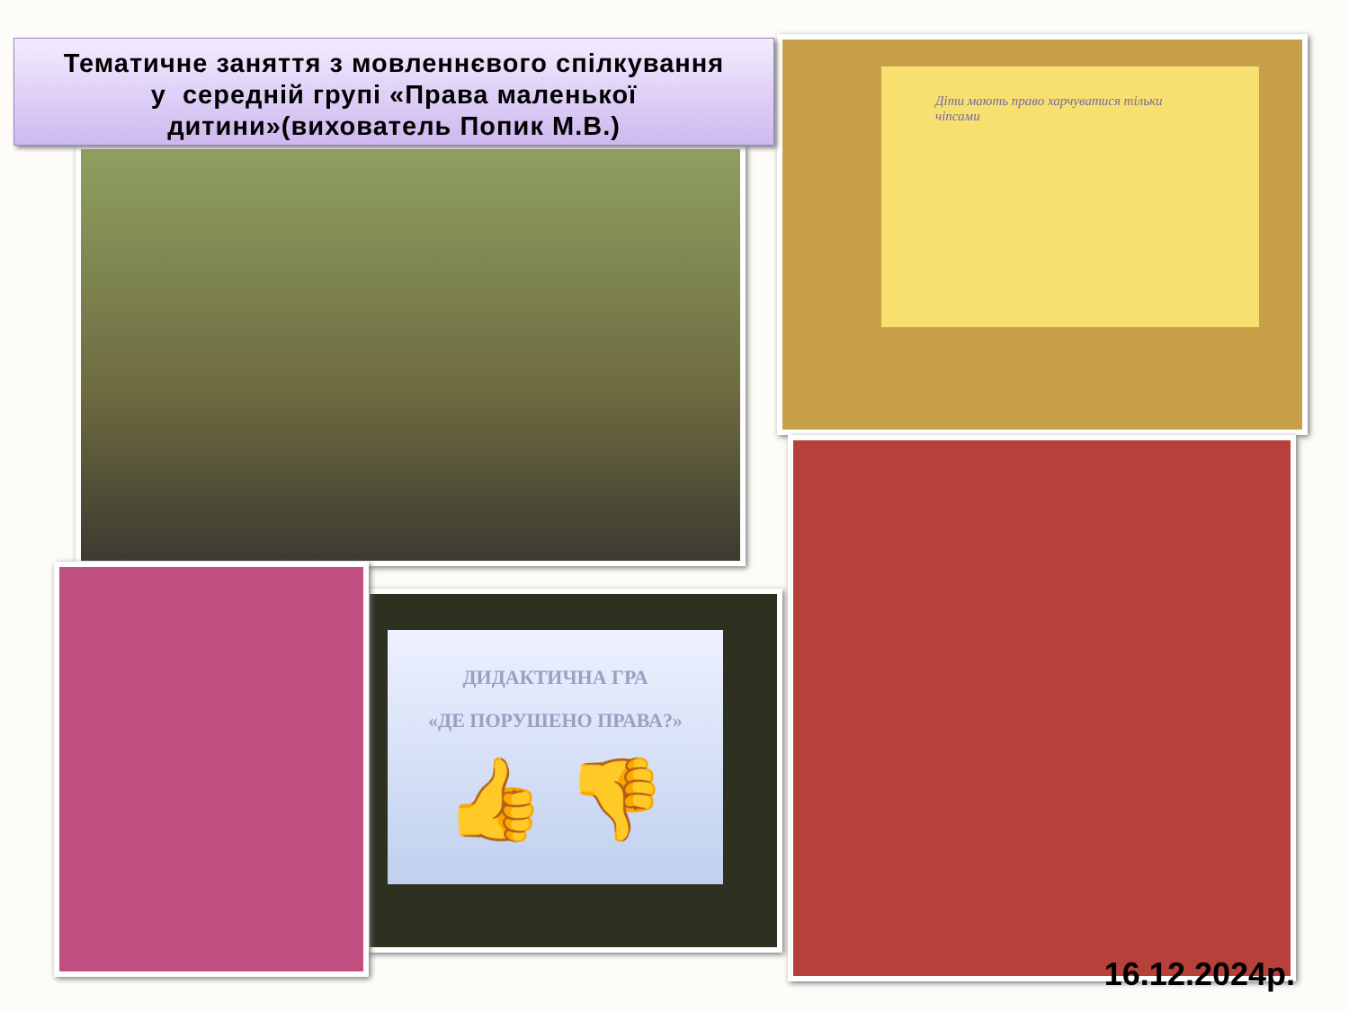Тематичне заняття з мовленнєвого спілкування
у середній групі «Права маленької
дитини»(вихователь Попик М.В.)
Діти мають право харчуватися тільки чіпсами
ДИДАКТИЧНА ГРА
«ДЕ ПОРУШЕНО ПРАВА?»
👍 👎
16.12.2024р.